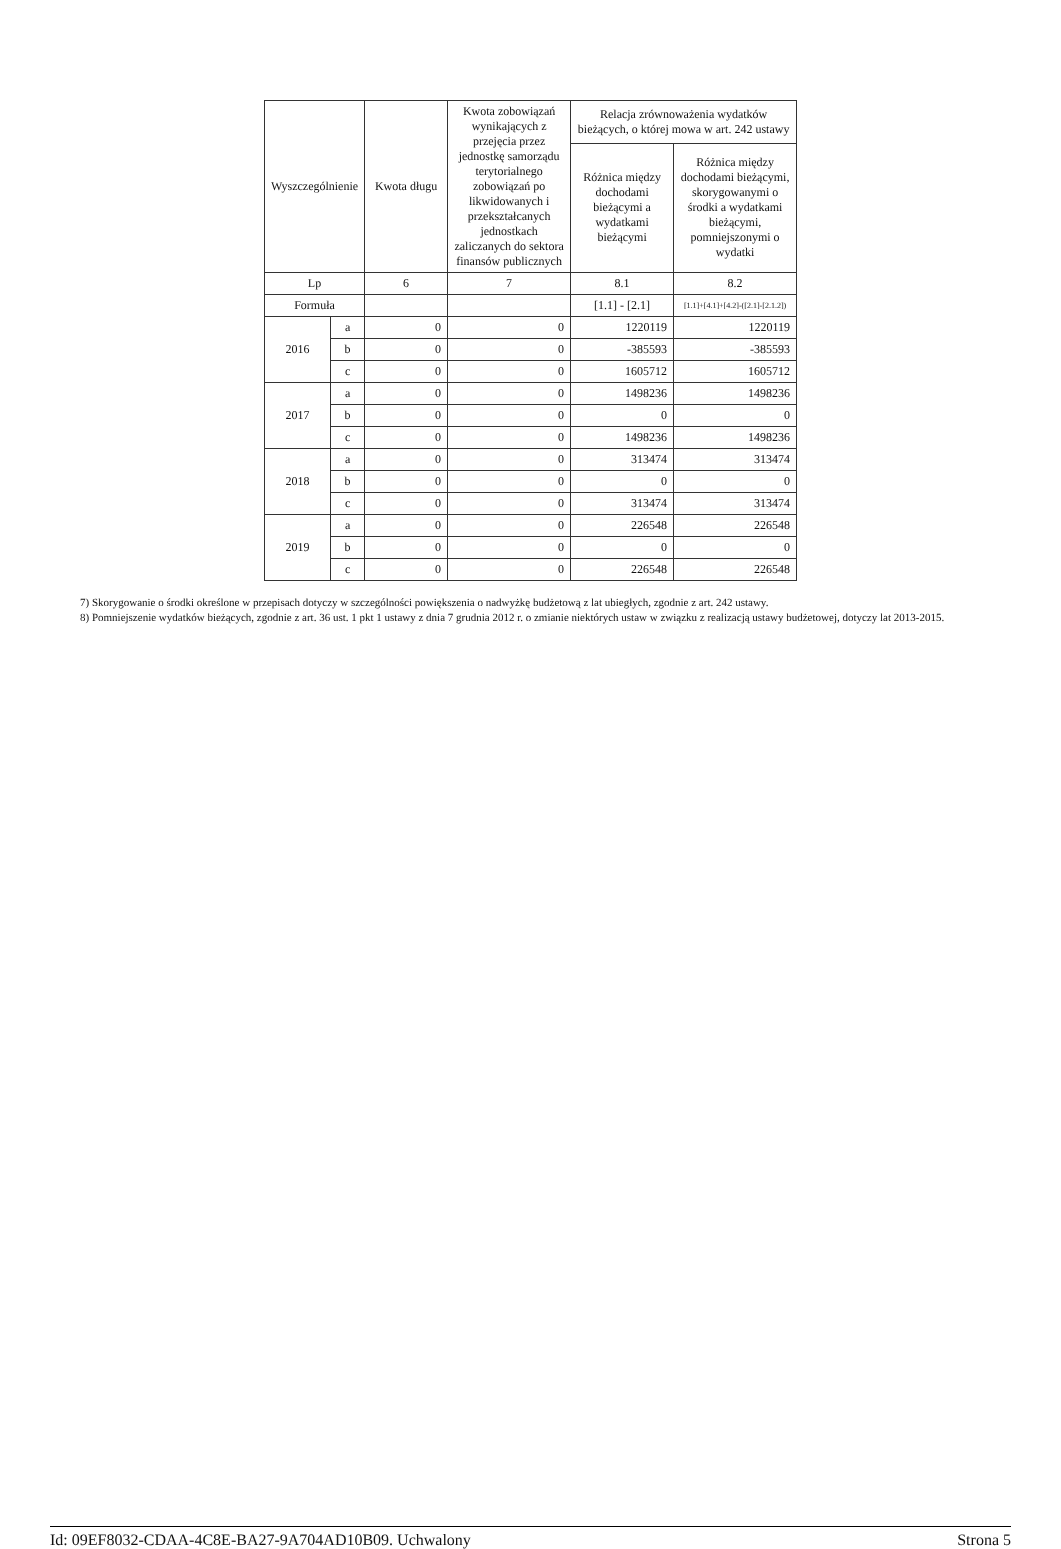| Wyszczególnienie | | Kwota długu | Kwota zobowiązań wynikających z przejęcia przez jednostkę samorządu terytorialnego zobowiązań po likwidowanych i przekształcanych jednostkach zaliczanych do sektora finansów publicznych | Relacja zrównoważenia wydatków bieżących, o której mowa w art. 242 ustawy | |
| --- | --- | --- | --- | --- | --- |
| | | | | Różnica między dochodami bieżącymi a wydatkami bieżącymi | Różnica między dochodami bieżącymi, skorygowanymi o środki a wydatkami bieżącymi, pomniejszonymi o wydatki |
| Lp | | 6 | 7 | 8.1 | 8.2 |
| Formuła | | | | [1.1] - [2.1] | [1.1]+[4.1]+[4.2]-([2.1]-[2.1.2]) |
| 2016 | a | 0 | 0 | 1220119 | 1220119 |
| | b | 0 | 0 | -385593 | -385593 |
| | c | 0 | 0 | 1605712 | 1605712 |
| 2017 | a | 0 | 0 | 1498236 | 1498236 |
| | b | 0 | 0 | 0 | 0 |
| | c | 0 | 0 | 1498236 | 1498236 |
| 2018 | a | 0 | 0 | 313474 | 313474 |
| | b | 0 | 0 | 0 | 0 |
| | c | 0 | 0 | 313474 | 313474 |
| 2019 | a | 0 | 0 | 226548 | 226548 |
| | b | 0 | 0 | 0 | 0 |
| | c | 0 | 0 | 226548 | 226548 |
7) Skorygowanie o środki określone w przepisach dotyczy w szczególności powiększenia o nadwyżkę budżetową z lat ubiegłych, zgodnie z art. 242 ustawy.
8) Pomniejszenie wydatków bieżących, zgodnie z art. 36 ust. 1 pkt 1 ustawy z dnia 7 grudnia 2012 r. o zmianie niektórych ustaw w związku z realizacją ustawy budżetowej, dotyczy lat 2013-2015.
Id: 09EF8032-CDAA-4C8E-BA27-9A704AD10B09. Uchwalony Strona 5